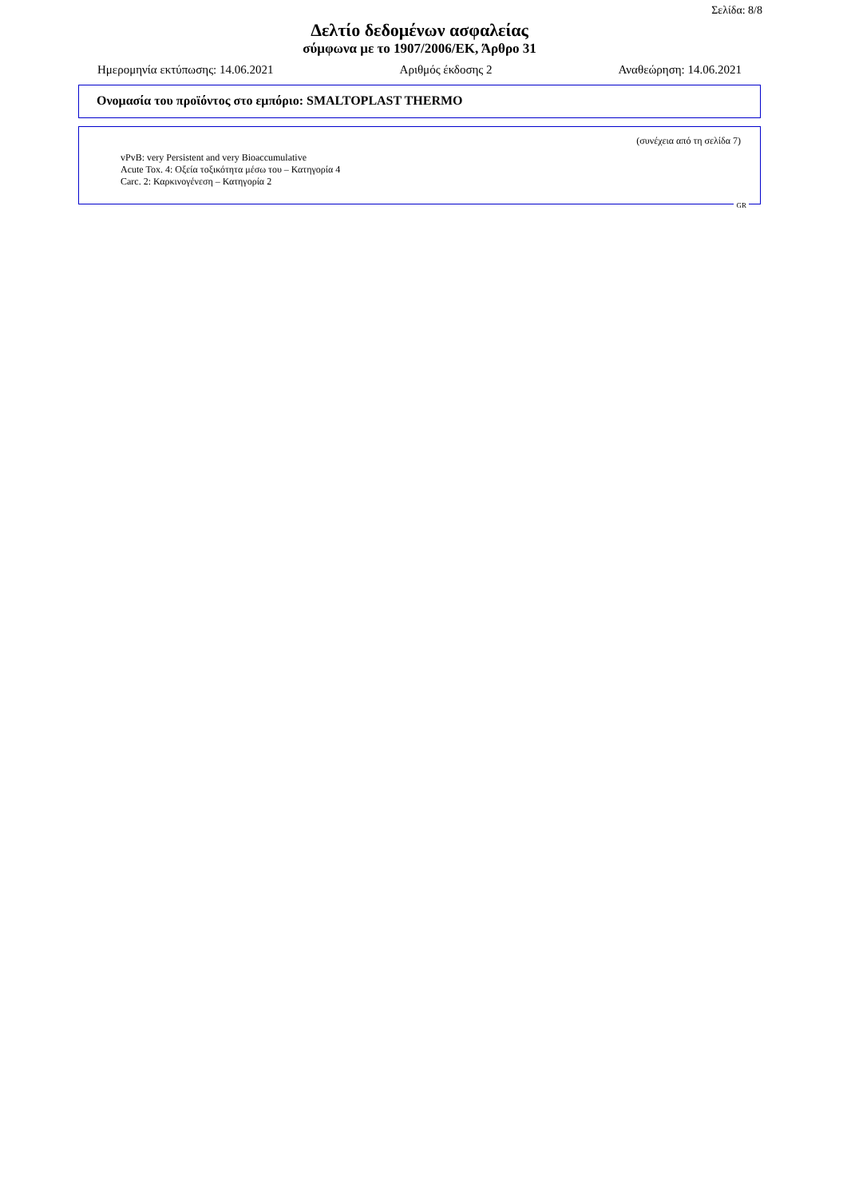Σελίδα: 8/8
Δελτίο δεδομένων ασφαλείας
σύμφωνα με το 1907/2006/ΕΚ, Άρθρο 31
Ημερομηνία εκτύπωσης: 14.06.2021 Αριθμός έκδοσης 2 Αναθεώρηση: 14.06.2021
Ονομασία του προϊόντος στο εμπόριο: SMALTOPLAST THERMO
(συνέχεια από τη σελίδα 7)
vPvB: very Persistent and very Bioaccumulative
Acute Tox. 4: Οξεία τοξικότητα μέσω του – Κατηγορία 4
Carc. 2: Καρκινογένεση – Κατηγορία 2
GR